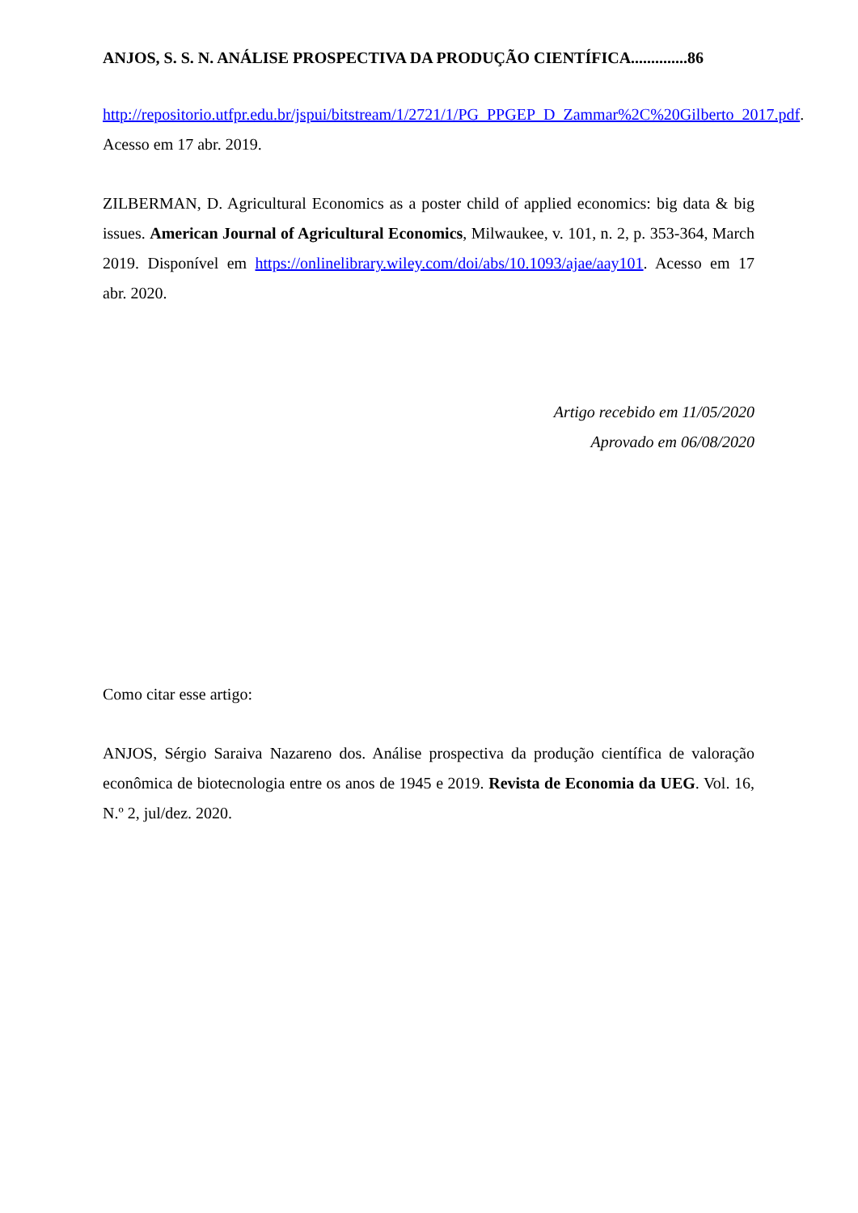ANJOS, S. S. N. ANÁLISE PROSPECTIVA DA PRODUÇÃO CIENTÍFICA..............86
http://repositorio.utfpr.edu.br/jspui/bitstream/1/2721/1/PG_PPGEP_D_Zammar%2C%20Gilberto_2017.pdf. Acesso em 17 abr. 2019.
ZILBERMAN, D. Agricultural Economics as a poster child of applied economics: big data & big issues. American Journal of Agricultural Economics, Milwaukee, v. 101, n. 2, p. 353-364, March 2019. Disponível em https://onlinelibrary.wiley.com/doi/abs/10.1093/ajae/aay101. Acesso em 17 abr. 2020.
Artigo recebido em 11/05/2020
Aprovado em 06/08/2020
Como citar esse artigo:
ANJOS, Sérgio Saraiva Nazareno dos. Análise prospectiva da produção científica de valoração econômica de biotecnologia entre os anos de 1945 e 2019. Revista de Economia da UEG. Vol. 16, N.º 2, jul/dez. 2020.